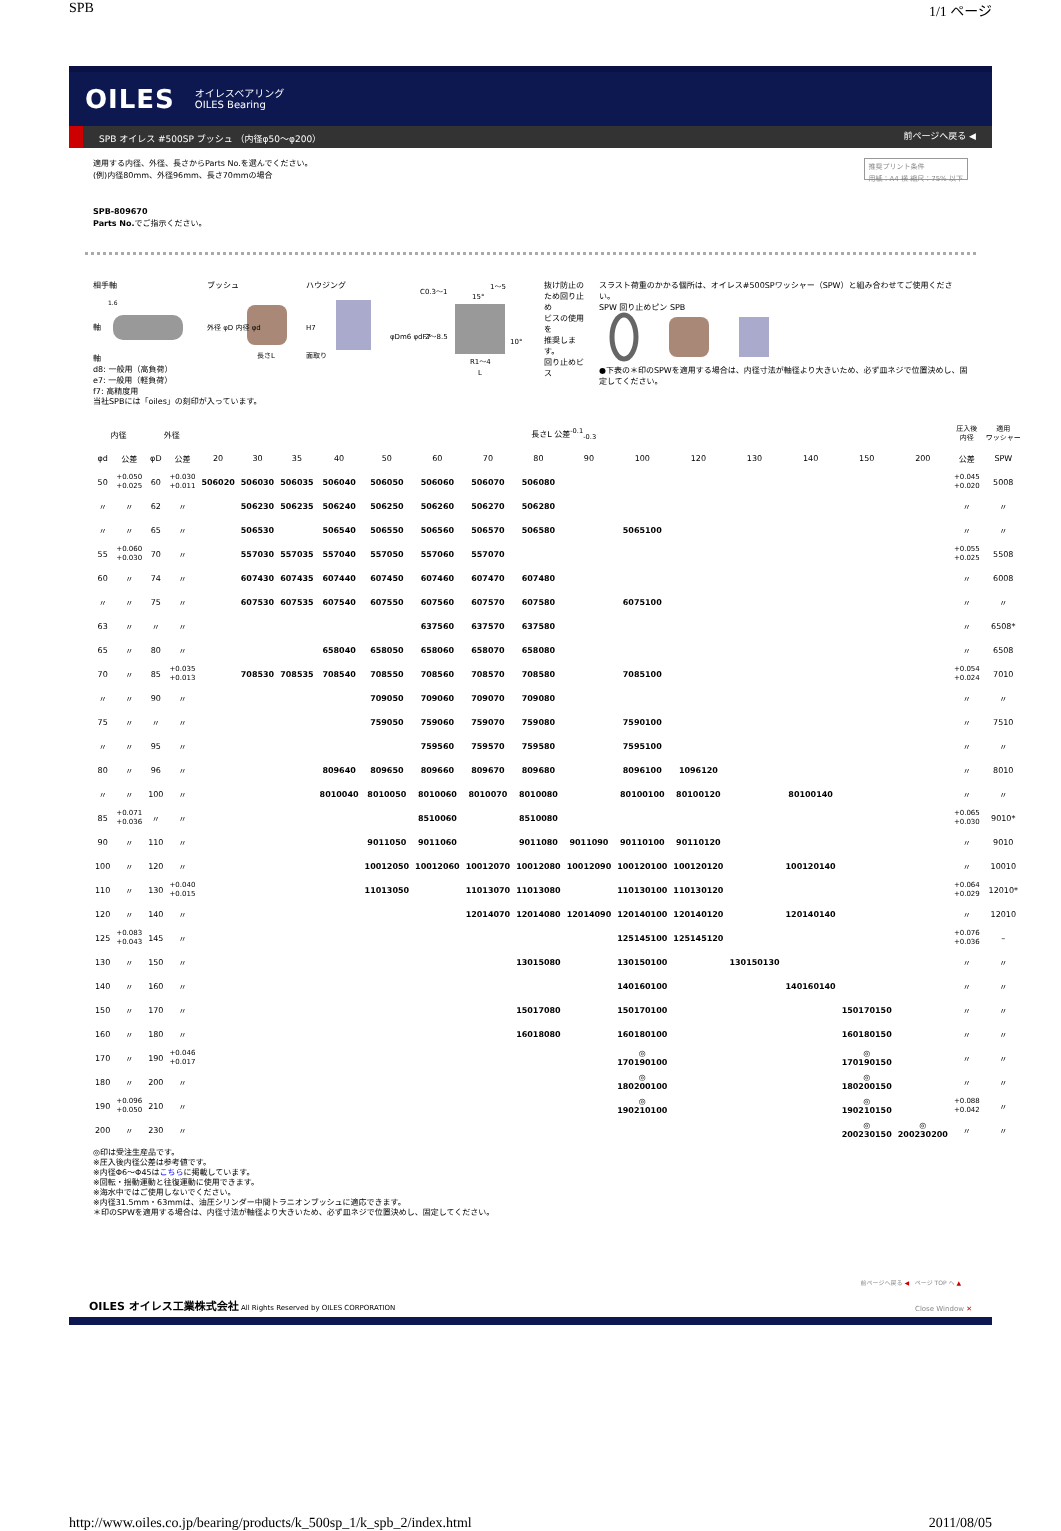SPB 1/1 ページ
OILES オイレスベアリング
OILES Bearing
SPB オイレス #500SP ブッシュ （内径φ50～φ200） 前ページへ戻る ◀
適用する内径、外径、長さからParts No.を選んでください。
(例)内径80mm、外径96mm、長さ70mmの場合
SPB-809670
Parts No. でご指示ください。
推奨プリント条件
用紙：A4 横 縮尺：75% 以下
相手軸
軸
1.6
軸
d8: 一般用（高負荷）
e7: 一般用（軽負荷）
f7: 高精度用
ブッシュ
外径 φD 内径 φd
長さL
ハウジング
H7
面取り
C0.3～1
15°
1～5
φDm6 φdF7
2～8.5
10°
R1～4
L
抜け防止の
ため回り止め
ビスの使用を
推奨します。
回り止めビス
スラスト荷重のかかる個所は、オイレス#500SPワッシャー（SPW）と組み合わせてご使用ください。
SPW 回り止めピン SPB
●下表の＊印のSPWを適用する場合は、内径寸法が軸径より大きいため、必ず皿ネジで位置決めし、固定してください。
当社SPBには「oiles」の刻印が入っています。
| 内径 | | 外径 | | | | | | | | | 長さL 公差<sup>-0.1</sup><sub>-0.3</sub> | | | | | | | | 圧入後 内径 | 適用 ワッシャー |
| --- | --- | --- | --- | --- | --- | --- | --- | --- | --- | --- | --- | --- | --- | --- | --- | --- | --- | --- | --- | --- |
| φd | 公差 | φD | 公差 | 20 | 30 | 35 | 40 | 50 | 60 | 70 | 80 | 90 | 100 | 120 | 130 | 140 | 150 | 200 | 公差 | SPW |
| 50 | +0.050 +0.025 | 60 | +0.030 +0.011 | 506020 | 506030 | 506035 | 506040 | 506050 | 506060 | 506070 | 506080 | | | | | | | | +0.045 +0.020 | 5008 |
| 〃 | 〃 | 62 | 〃 | | 506230 | 506235 | 506240 | 506250 | 506260 | 506270 | 506280 | | | | | | | | 〃 | 〃 |
| 〃 | 〃 | 65 | 〃 | | 506530 | | 506540 | 506550 | 506560 | 506570 | 506580 | | 5065100 | | | | | | 〃 | 〃 |
| 55 | +0.060 +0.030 | 70 | 〃 | | 557030 | 557035 | 557040 | 557050 | 557060 | 557070 | | | | | | | | | +0.055 +0.025 | 5508 |
| 60 | 〃 | 74 | 〃 | | 607430 | 607435 | 607440 | 607450 | 607460 | 607470 | 607480 | | | | | | | | 〃 | 6008 |
| 〃 | 〃 | 75 | 〃 | | 607530 | 607535 | 607540 | 607550 | 607560 | 607570 | 607580 | | 6075100 | | | | | | 〃 | 〃 |
| 63 | 〃 | 〃 | 〃 | | | | | | 637560 | 637570 | 637580 | | | | | | | | 〃 | 6508* |
| 65 | 〃 | 80 | 〃 | | | | 658040 | 658050 | 658060 | 658070 | 658080 | | | | | | | | 〃 | 6508 |
| 70 | 〃 | 85 | +0.035 +0.013 | | 708530 | 708535 | 708540 | 708550 | 708560 | 708570 | 708580 | | 7085100 | | | | | | +0.054 +0.024 | 7010 |
| 〃 | 〃 | 90 | 〃 | | | | | 709050 | 709060 | 709070 | 709080 | | | | | | | | 〃 | 〃 |
| 75 | 〃 | 〃 | 〃 | | | | | 759050 | 759060 | 759070 | 759080 | | 7590100 | | | | | | 〃 | 7510 |
| 〃 | 〃 | 95 | 〃 | | | | | | 759560 | 759570 | 759580 | | 7595100 | | | | | | 〃 | 〃 |
| 80 | 〃 | 96 | 〃 | | | | 809640 | 809650 | 809660 | 809670 | 809680 | | 8096100 | 1096120 | | | | | 〃 | 8010 |
| 〃 | 〃 | 100 | 〃 | | | | 8010040 | 8010050 | 8010060 | 8010070 | 8010080 | | 80100100 | 80100120 | | 80100140 | | | 〃 | 〃 |
| 85 | +0.071 +0.036 | 〃 | 〃 | | | | | | 8510060 | | 8510080 | | | | | | | | +0.065 +0.030 | 9010* |
| 90 | 〃 | 110 | 〃 | | | | | 9011050 | 9011060 | | 9011080 | 9011090 | 90110100 | 90110120 | | | | | 〃 | 9010 |
| 100 | 〃 | 120 | 〃 | | | | | 10012050 | 10012060 | 10012070 | 10012080 | 10012090 | 100120100 | 100120120 | | 100120140 | | | 〃 | 10010 |
| 110 | 〃 | 130 | +0.040 +0.015 | | | | | 11013050 | | 11013070 | 11013080 | | 110130100 | 110130120 | | | | | +0.064 +0.029 | 12010* |
| 120 | 〃 | 140 | 〃 | | | | | | | 12014070 | 12014080 | 12014090 | 120140100 | 120140120 | | 120140140 | | | 〃 | 12010 |
| 125 | +0.083 +0.043 | 145 | 〃 | | | | | | | | | | 125145100 | 125145120 | | | | | +0.076 +0.036 | – |
| 130 | 〃 | 150 | 〃 | | | | | | | | 13015080 | | 130150100 | | 130150130 | | | | 〃 | 〃 |
| 140 | 〃 | 160 | 〃 | | | | | | | | | | 140160100 | | | 140160140 | | | 〃 | 〃 |
| 150 | 〃 | 170 | 〃 | | | | | | | | 15017080 | | 150170100 | | | | 150170150 | | 〃 | 〃 |
| 160 | 〃 | 180 | 〃 | | | | | | | | 16018080 | | 160180100 | | | | 160180150 | | 〃 | 〃 |
| 170 | 〃 | 190 | +0.046 +0.017 | | | | | | | | | | ◎ 170190100 | | | | ◎ 170190150 | | 〃 | 〃 |
| 180 | 〃 | 200 | 〃 | | | | | | | | | | ◎ 180200100 | | | | ◎ 180200150 | | 〃 | 〃 |
| 190 | +0.096 +0.050 | 210 | 〃 | | | | | | | | | | ◎ 190210100 | | | | ◎ 190210150 | | +0.088 +0.042 | 〃 |
| 200 | 〃 | 230 | 〃 | | | | | | | | | | | | | | ◎ 200230150 | ◎ 200230200 | 〃 | 〃 |
◎印は受注生産品です。
※圧入後内径公差は参考値です。
※内径Φ6～Φ45はこちらに掲載しています。
※回転・揺動運動と往復運動に使用できます。
※海水中ではご使用しないでください。
※内径31.5mm・63mmは、油圧シリンダー中間トラニオンブッシュに適応できます。
＊印のSPWを適用する場合は、内径寸法が軸径より大きいため、必ず皿ネジで位置決めし、固定してください。
前ページへ戻る ◀ ページ TOP へ ▲
OILES オイレス工業株式会社 All Rights Reserved by OILES CORPORATION Close Window ✕
http://www.oiles.co.jp/bearing/products/k_500sp_1/k_spb_2/index.html 2011/08/05